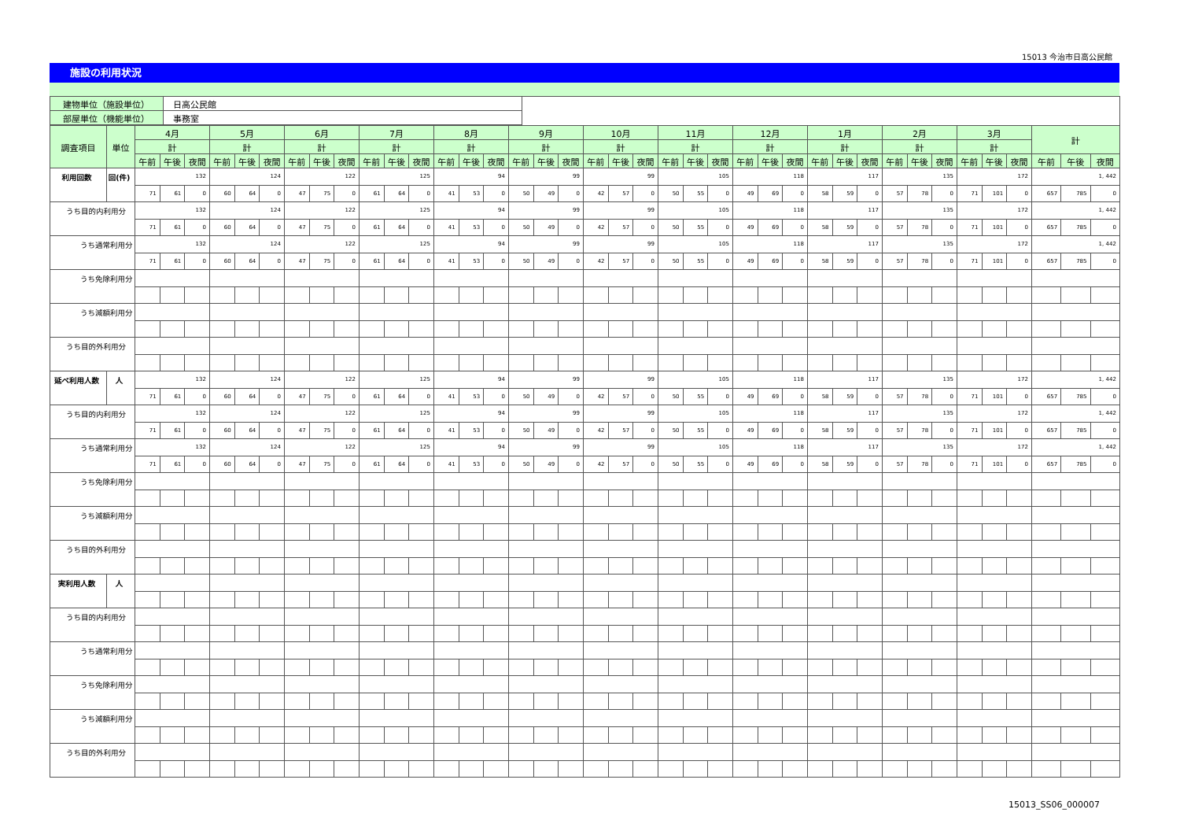15013 今治市日高公民館
施設の利用状況
| 建物単位（施設単位） | 日高公民館 | |
| 部屋単位（機能単位） | 事務室 | |
| 調査項目 | 単位 | 4月 | | | 5月 | | | 6月 | | | 7月 | | | 8月 | | | 9月 | | | 10月 | | | 11月 | | | 12月 | | | 1月 | | | 2月 | | | 3月 | | | 計 | | |
| --- | --- | --- | --- | --- | --- | --- | --- | --- | --- | --- | --- | --- | --- | --- | --- | --- | --- | --- | --- | --- | --- | --- | --- | --- | --- | --- | --- | --- | --- | --- | --- | --- | --- | --- | --- | --- | --- | --- | --- | --- |
| | | 計 | | | 計 | | | 計 | | | 計 | | | 計 | | | 計 | | | 計 | | | 計 | | | 計 | | | 計 | | | 計 | | | 計 | | | | | |
| | | 午前 | 午後 | 夜間 | 午前 | 午後 | 夜間 | 午前 | 午後 | 夜間 | 午前 | 午後 | 夜間 | 午前 | 午後 | 夜間 | 午前 | 午後 | 夜間 | 午前 | 午後 | 夜間 | 午前 | 午後 | 夜間 | 午前 | 午後 | 夜間 | 午前 | 午後 | 夜間 | 午前 | 午後 | 夜間 | 午前 | 午後 | 夜間 | 午前 | 午後 | 夜間 |
| 利用回数 | 回(件) | 132 | | | 124 | | | 122 | | | 125 | | | 94 | | | 99 | | | 99 | | | 105 | | | 118 | | | 117 | | | 135 | | | 172 | | | 1, 442 | | |
| | | 71 | 61 | 0 | 60 | 64 | 0 | 47 | 75 | 0 | 61 | 64 | 0 | 41 | 53 | 0 | 50 | 49 | 0 | 42 | 57 | 0 | 50 | 55 | 0 | 49 | 69 | 0 | 58 | 59 | 0 | 57 | 78 | 0 | 71 | 101 | 0 | 657 | 785 | 0 |
| うち目的内利用分 | | 132 | | | 124 | | | 122 | | | 125 | | | 94 | | | 99 | | | 99 | | | 105 | | | 118 | | | 117 | | | 135 | | | 172 | | | 1, 442 | | |
| | | 71 | 61 | 0 | 60 | 64 | 0 | 47 | 75 | 0 | 61 | 64 | 0 | 41 | 53 | 0 | 50 | 49 | 0 | 42 | 57 | 0 | 50 | 55 | 0 | 49 | 69 | 0 | 58 | 59 | 0 | 57 | 78 | 0 | 71 | 101 | 0 | 657 | 785 | 0 |
| うち通常利用分 | | 132 | | | 124 | | | 122 | | | 125 | | | 94 | | | 99 | | | 99 | | | 105 | | | 118 | | | 117 | | | 135 | | | 172 | | | 1, 442 | | |
| | | 71 | 61 | 0 | 60 | 64 | 0 | 47 | 75 | 0 | 61 | 64 | 0 | 41 | 53 | 0 | 50 | 49 | 0 | 42 | 57 | 0 | 50 | 55 | 0 | 49 | 69 | 0 | 58 | 59 | 0 | 57 | 78 | 0 | 71 | 101 | 0 | 657 | 785 | 0 |
| うち免除利用分 | | | | | | | | | | | | | | | | | | | | | | | | | | | | | | | | | | | | | | | | |
| うち減額利用分 | | | | | | | | | | | | | | | | | | | | | | | | | | | | | | | | | | | | | | | | |
| うち目的外利用分 | | | | | | | | | | | | | | | | | | | | | | | | | | | | | | | | | | | | | | | | |
| 延べ利用人数 | 人 | 132 | | | 124 | | | 122 | | | 125 | | | 94 | | | 99 | | | 99 | | | 105 | | | 118 | | | 117 | | | 135 | | | 172 | | | 1, 442 | | |
| | | 71 | 61 | 0 | 60 | 64 | 0 | 47 | 75 | 0 | 61 | 64 | 0 | 41 | 53 | 0 | 50 | 49 | 0 | 42 | 57 | 0 | 50 | 55 | 0 | 49 | 69 | 0 | 58 | 59 | 0 | 57 | 78 | 0 | 71 | 101 | 0 | 657 | 785 | 0 |
| うち目的内利用分 | | 132 | | | 124 | | | 122 | | | 125 | | | 94 | | | 99 | | | 99 | | | 105 | | | 118 | | | 117 | | | 135 | | | 172 | | | 1, 442 | | |
| | | 71 | 61 | 0 | 60 | 64 | 0 | 47 | 75 | 0 | 61 | 64 | 0 | 41 | 53 | 0 | 50 | 49 | 0 | 42 | 57 | 0 | 50 | 55 | 0 | 49 | 69 | 0 | 58 | 59 | 0 | 57 | 78 | 0 | 71 | 101 | 0 | 657 | 785 | 0 |
| うち通常利用分 | | 132 | | | 124 | | | 122 | | | 125 | | | 94 | | | 99 | | | 99 | | | 105 | | | 118 | | | 117 | | | 135 | | | 172 | | | 1, 442 | | |
| | | 71 | 61 | 0 | 60 | 64 | 0 | 47 | 75 | 0 | 61 | 64 | 0 | 41 | 53 | 0 | 50 | 49 | 0 | 42 | 57 | 0 | 50 | 55 | 0 | 49 | 69 | 0 | 58 | 59 | 0 | 57 | 78 | 0 | 71 | 101 | 0 | 657 | 785 | 0 |
| うち免除利用分 | | | | | | | | | | | | | | | | | | | | | | | | | | | | | | | | | | | | | | | | |
| うち減額利用分 | | | | | | | | | | | | | | | | | | | | | | | | | | | | | | | | | | | | | | | | |
| うち目的外利用分 | | | | | | | | | | | | | | | | | | | | | | | | | | | | | | | | | | | | | | | | |
| 実利用人数 | 人 | | | | | | | | | | | | | | | | | | | | | | | | | | | | | | | | | | | | | | | |
| うち目的内利用分 | | | | | | | | | | | | | | | | | | | | | | | | | | | | | | | | | | | | | | | | |
| うち通常利用分 | | | | | | | | | | | | | | | | | | | | | | | | | | | | | | | | | | | | | | | | |
| うち免除利用分 | | | | | | | | | | | | | | | | | | | | | | | | | | | | | | | | | | | | | | | | |
| うち減額利用分 | | | | | | | | | | | | | | | | | | | | | | | | | | | | | | | | | | | | | | | | |
| うち目的外利用分 | | | | | | | | | | | | | | | | | | | | | | | | | | | | | | | | | | | | | | | | |
15013_SS06_000007